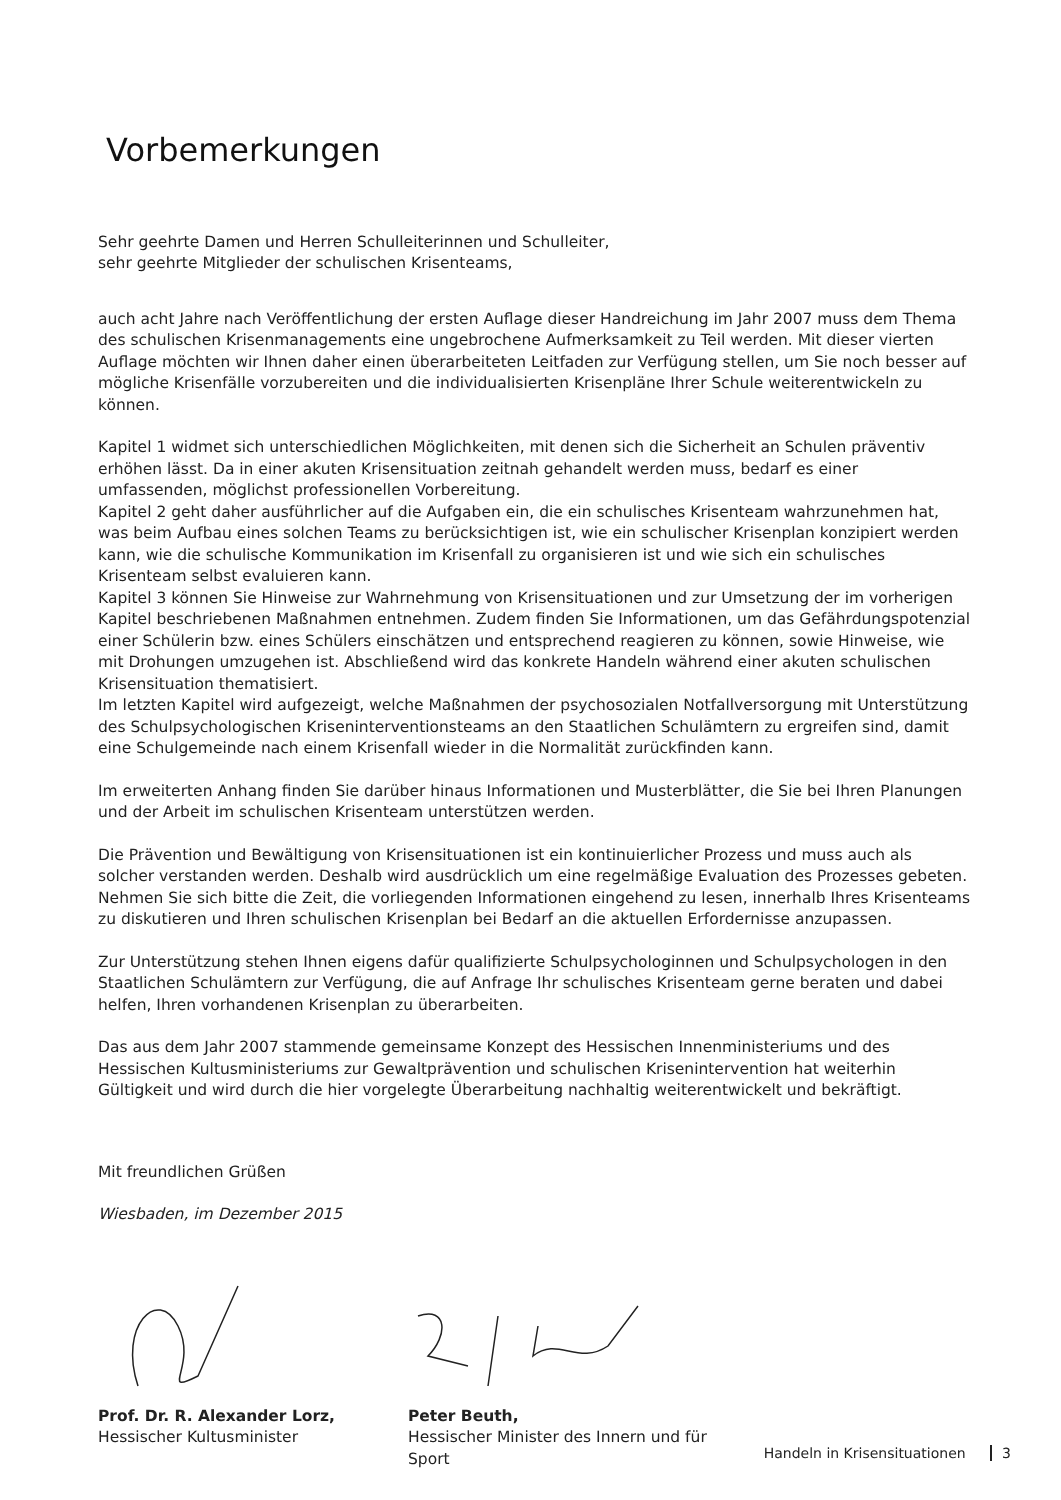Vorbemerkungen
Sehr geehrte Damen und Herren Schulleiterinnen und Schulleiter,
sehr geehrte Mitglieder der schulischen Krisenteams,
auch acht Jahre nach Veröffentlichung der ersten Auflage dieser Handreichung im Jahr 2007 muss dem Thema des schulischen Krisenmanagements eine ungebrochene Aufmerksamkeit zu Teil werden. Mit dieser vierten Auflage möchten wir Ihnen daher einen überarbeiteten Leitfaden zur Verfügung stellen, um Sie noch besser auf mögliche Krisenfälle vorzubereiten und die individualisierten Krisenpläne Ihrer Schule weiterentwickeln zu können.
Kapitel 1 widmet sich unterschiedlichen Möglichkeiten, mit denen sich die Sicherheit an Schulen präventiv erhöhen lässt. Da in einer akuten Krisensituation zeitnah gehandelt werden muss, bedarf es einer umfassenden, möglichst professionellen Vorbereitung.
Kapitel 2 geht daher ausführlicher auf die Aufgaben ein, die ein schulisches Krisenteam wahrzunehmen hat, was beim Aufbau eines solchen Teams zu berücksichtigen ist, wie ein schulischer Krisenplan konzipiert werden kann, wie die schulische Kommunikation im Krisenfall zu organisieren ist und wie sich ein schulisches Krisenteam selbst evaluieren kann.
Kapitel 3 können Sie Hinweise zur Wahrnehmung von Krisensituationen und zur Umsetzung der im vorherigen Kapitel beschriebenen Maßnahmen entnehmen. Zudem finden Sie Informationen, um das Gefährdungspotenzial einer Schülerin bzw. eines Schülers einschätzen und entsprechend reagieren zu können, sowie Hinweise, wie mit Drohungen umzugehen ist. Abschließend wird das konkrete Handeln während einer akuten schulischen Krisensituation thematisiert.
Im letzten Kapitel wird aufgezeigt, welche Maßnahmen der psychosozialen Notfallversorgung mit Unterstützung des Schulpsychologischen Kriseninterventionsteams an den Staatlichen Schulämtern zu ergreifen sind, damit eine Schulgemeinde nach einem Krisenfall wieder in die Normalität zurückfinden kann.
Im erweiterten Anhang finden Sie darüber hinaus Informationen und Musterblätter, die Sie bei Ihren Planungen und der Arbeit im schulischen Krisenteam unterstützen werden.
Die Prävention und Bewältigung von Krisensituationen ist ein kontinuierlicher Prozess und muss auch als solcher verstanden werden. Deshalb wird ausdrücklich um eine regelmäßige Evaluation des Prozesses gebeten. Nehmen Sie sich bitte die Zeit, die vorliegenden Informationen eingehend zu lesen, innerhalb Ihres Krisenteams zu diskutieren und Ihren schulischen Krisenplan bei Bedarf an die aktuellen Erfordernisse anzupassen.
Zur Unterstützung stehen Ihnen eigens dafür qualifizierte Schulpsychologinnen und Schulpsychologen in den Staatlichen Schulämtern zur Verfügung, die auf Anfrage Ihr schulisches Krisenteam gerne beraten und dabei helfen, Ihren vorhandenen Krisenplan zu überarbeiten.
Das aus dem Jahr 2007 stammende gemeinsame Konzept des Hessischen Innenministeriums und des Hessischen Kultusministeriums zur Gewaltprävention und schulischen Krisenintervention hat weiterhin Gültigkeit und wird durch die hier vorgelegte Überarbeitung nachhaltig weiterentwickelt und bekräftigt.
Mit freundlichen Grüßen
Wiesbaden, im Dezember 2015
Prof. Dr. R. Alexander Lorz,
Hessischer Kultusminister
Peter Beuth,
Hessischer Minister des Innern und für Sport
Handeln in Krisensituationen 3